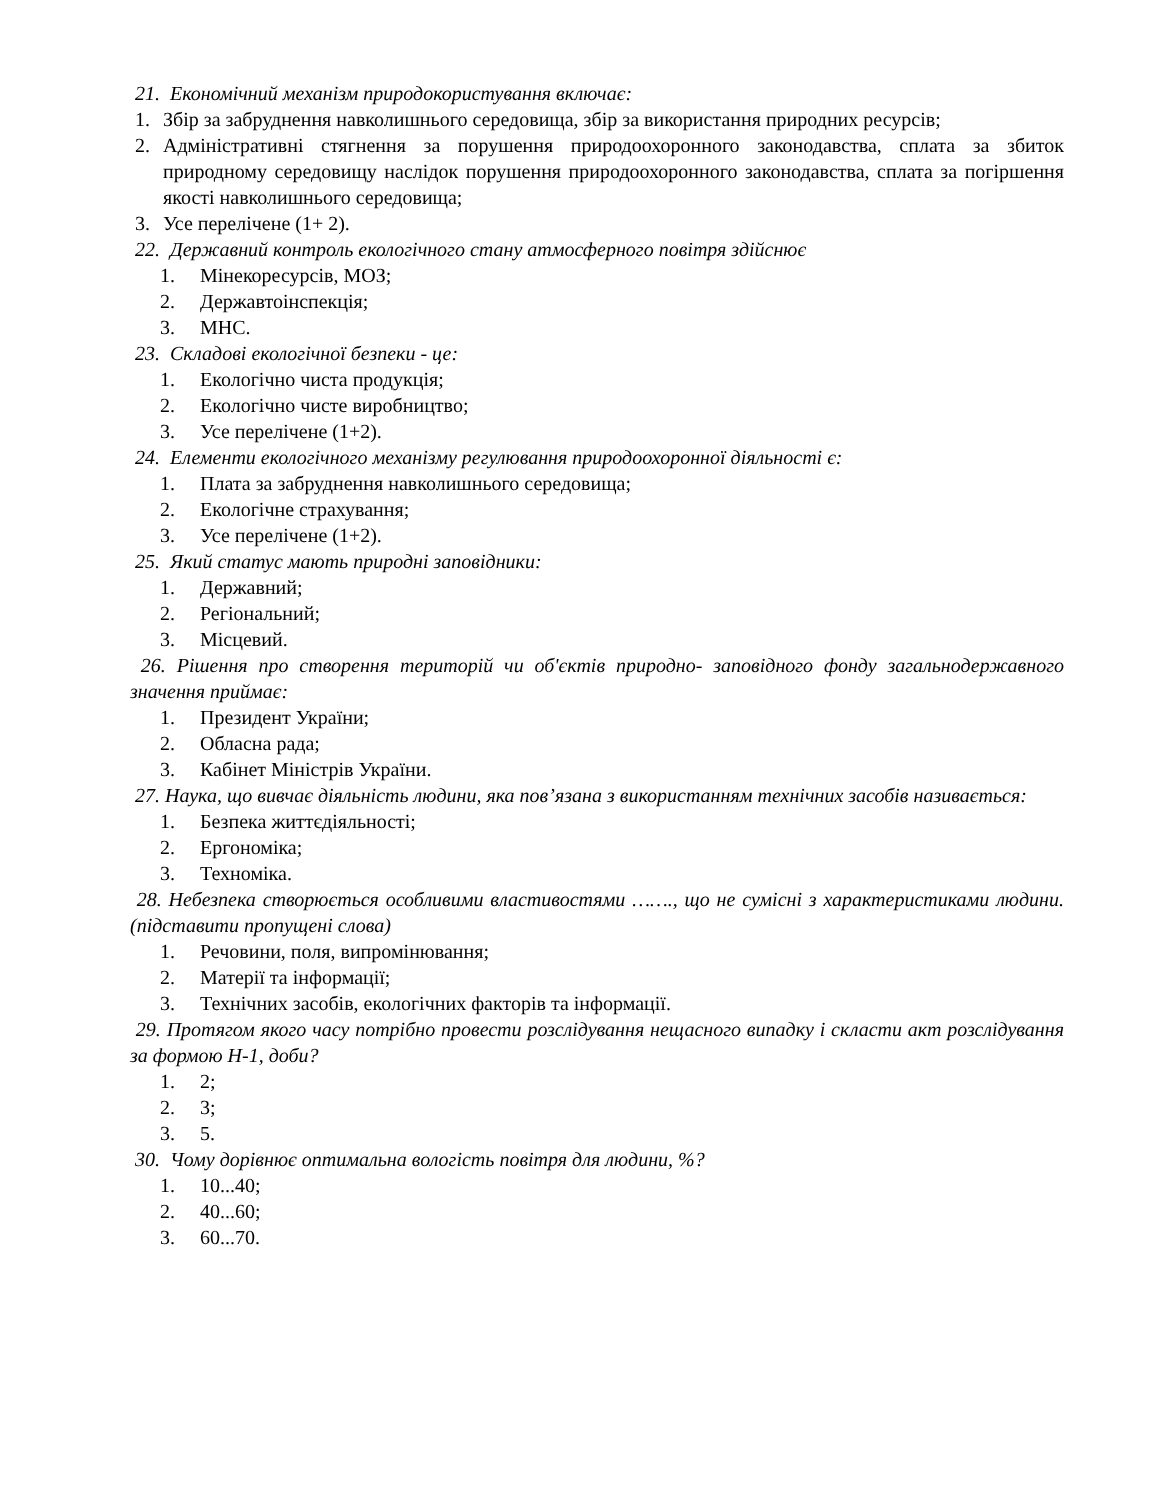21. Економічний механізм природокористування включає:
1. Збір за забруднення навколишнього середовища, збір за використання природних ресурсів;
2. Адміністративні стягнення за порушення природоохоронного законодавства, сплата за збиток природному середовищу наслідок порушення природоохоронного законодавства, сплата за погіршення якості навколишнього середовища;
3. Усе перелічене (1+ 2).
22. Державний контроль екологічного стану атмосферного повітря здійснює
1. Мінекоресурсів, МОЗ;
2. Державтоінспекція;
3. МНС.
23. Складові екологічної безпеки - це:
1. Екологічно чиста продукція;
2. Екологічно чисте виробництво;
3. Усе перелічене (1+2).
24. Елементи екологічного механізму регулювання природоохоронної діяльності є:
1. Плата за забруднення навколишнього середовища;
2. Екологічне страхування;
3. Усе перелічене (1+2).
25. Який статус мають природні заповідники:
1. Державний;
2. Регіональний;
3. Місцевий.
26. Рішення про створення територій чи об'єктів природно- заповідного фонду загальнодержавного значення приймає:
1. Президент України;
2. Обласна рада;
3. Кабінет Міністрів України.
27. Наука, що вивчає діяльність людини, яка пов’язана з використанням технічних засобів називається:
1. Безпека життєдіяльності;
2. Ергономіка;
3. Техноміка.
28. Небезпека створюється особливими властивостями ……., що не сумісні з характеристиками людини. (підставити пропущені слова)
1. Речовини, поля, випромінювання;
2. Матерії та інформації;
3. Технічних засобів, екологічних факторів та інформації.
29. Протягом якого часу потрібно провести розслідування нещасного випадку і скласти акт розслідування за формою Н-1, доби?
1. 2;
2. 3;
3. 5.
30. Чому дорівнює оптимальна вологість повітря для людини, %?
1. 10...40;
2. 40...60;
3. 60...70.